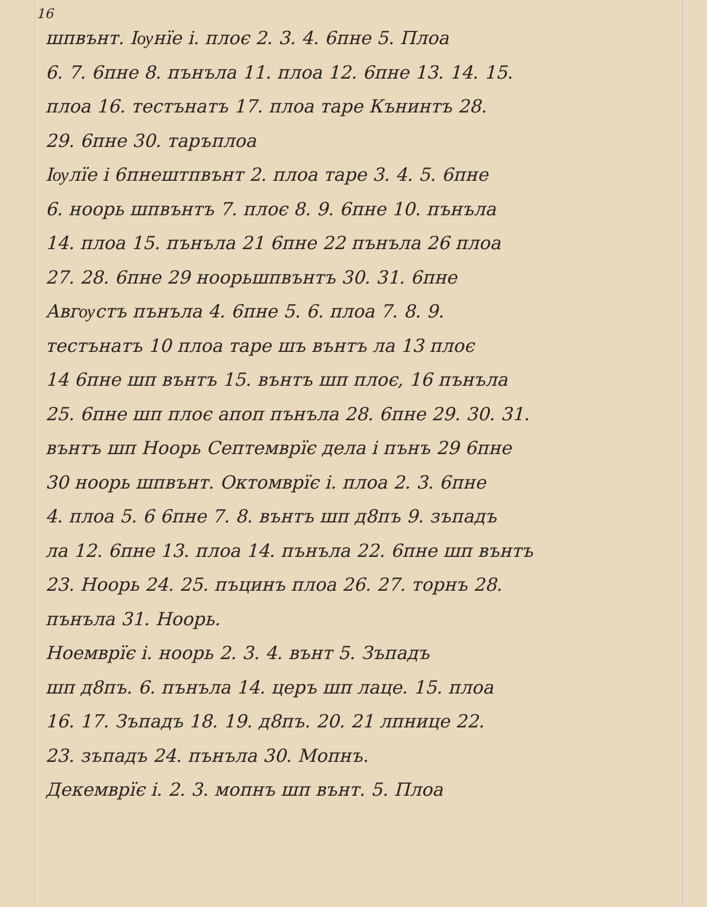16
шпвънт. Іѹнїе і. плоє 2. 3. 4. 6пне 5. Плоа
6. 7. 6пне 8. пънъла 11. плоа 12. 6пне 13. 14. 15.
плоа 16. тестънатъ 17. плоа таре Кънинтъ 28.
29. 6пне 30. таръплоа
Іѹлїе і 6пнештпвънт 2. плоа таре 3. 4. 5. 6пне
6. ноорь шпвънтъ 7. плоє 8. 9. 6пне 10. пънъла
14. плоа 15. пънъла 21 6пне 22 пънъла 26 плоа
27. 28. 6пне 29 ноорьшпвънтъ 30. 31. 6пне
Авгѹстъ пънъла 4. 6пне 5. 6. плоа 7. 8. 9.
тестънатъ 10 плоа таре шъ вънтъ ла 13 плоє
14 6пне шп вънтъ 15. вънтъ шп плоє, 16 пънъла
25. 6пне шп плоє апоп пънъла 28. 6пне 29. 30. 31.
вънтъ шп Ноорь Септемврїє дела і пънъ 29 6пне
30 ноорь шпвънт. Октомврїє і. плоа 2. 3. 6пне
4. плоа 5. 6 6пне 7. 8. вънтъ шп д8пъ 9. зъпадъ
ла 12. 6пне 13. плоа 14. пънъла 22. 6пне шп вънтъ
23. Ноорь 24. 25. пъцинъ плоа 26. 27. торнъ 28.
пънъла 31. Ноорь.
Ноемврїє і. ноорь 2. 3. 4. вънт 5. Зъпадъ
шп д8пъ. 6. пънъла 14. церъ шп лаце. 15. плоа
16. 17. Зъпадъ 18. 19. д8пъ. 20. 21 лпнице 22.
23. зъпадъ 24. пънъла 30. Мопнъ.
Декемврїє і. 2. 3. мопнъ шп вънт. 5. Плоа